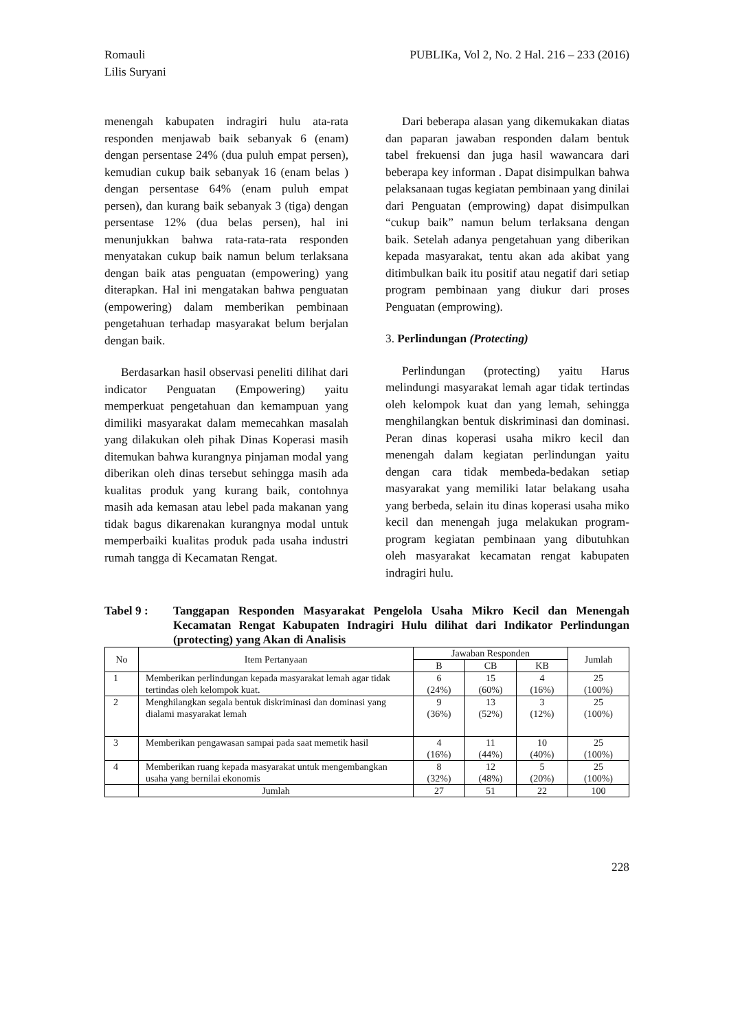Romauli
Lilis Suryani
PUBLIKa, Vol 2, No. 2 Hal. 216 – 233 (2016)
menengah kabupaten indragiri hulu ata-rata responden menjawab baik sebanyak 6 (enam) dengan persentase 24% (dua puluh empat persen), kemudian cukup baik sebanyak 16 (enam belas ) dengan persentase 64% (enam puluh empat persen), dan kurang baik sebanyak 3 (tiga) dengan persentase 12% (dua belas persen), hal ini menunjukkan bahwa rata-rata-rata responden menyatakan cukup baik namun belum terlaksana dengan baik atas penguatan (empowering) yang diterapkan. Hal ini mengatakan bahwa penguatan (empowering) dalam memberikan pembinaan pengetahuan terhadap masyarakat belum berjalan dengan baik.
Berdasarkan hasil observasi peneliti dilihat dari indicator Penguatan (Empowering) yaitu memperkuat pengetahuan dan kemampuan yang dimiliki masyarakat dalam memecahkan masalah yang dilakukan oleh pihak Dinas Koperasi masih ditemukan bahwa kurangnya pinjaman modal yang diberikan oleh dinas tersebut sehingga masih ada kualitas produk yang kurang baik, contohnya masih ada kemasan atau lebel pada makanan yang tidak bagus dikarenakan kurangnya modal untuk memperbaiki kualitas produk pada usaha industri rumah tangga di Kecamatan Rengat.
Dari beberapa alasan yang dikemukakan diatas dan paparan jawaban responden dalam bentuk tabel frekuensi dan juga hasil wawancara dari beberapa key informan . Dapat disimpulkan bahwa pelaksanaan tugas kegiatan pembinaan yang dinilai dari Penguatan (emprowing) dapat disimpulkan “cukup baik” namun belum terlaksana dengan baik. Setelah adanya pengetahuan yang diberikan kepada masyarakat, tentu akan ada akibat yang ditimbulkan baik itu positif atau negatif dari setiap program pembinaan yang diukur dari proses Penguatan (emprowing).
3. Perlindungan (Protecting)
Perlindungan (protecting) yaitu Harus melindungi masyarakat lemah agar tidak tertindas oleh kelompok kuat dan yang lemah, sehingga menghilangkan bentuk diskriminasi dan dominasi. Peran dinas koperasi usaha mikro kecil dan menengah dalam kegiatan perlindungan yaitu dengan cara tidak membeda-bedakan setiap masyarakat yang memiliki latar belakang usaha yang berbeda, selain itu dinas koperasi usaha miko kecil dan menengah juga melakukan program-program kegiatan pembinaan yang dibutuhkan oleh masyarakat kecamatan rengat kabupaten indragiri hulu.
Tabel 9 : Tanggapan Responden Masyarakat Pengelola Usaha Mikro Kecil dan Menengah Kecamatan Rengat Kabupaten Indragiri Hulu dilihat dari Indikator Perlindungan (protecting) yang Akan di Analisis
| No | Item Pertanyaan | Jawaban Responden | | | Jumlah |
| --- | --- | --- | --- | --- | --- |
| | | B | CB | KB | |
| 1 | Memberikan perlindungan kepada masyarakat lemah agar tidak tertindas oleh kelompok kuat. | 6 (24%) | 15 (60%) | 4 (16%) | 25 (100%) |
| 2 | Menghilangkan segala bentuk diskriminasi dan dominasi yang dialami masyarakat lemah | 9 (36%) | 13 (52%) | 3 (12%) | 25 (100%) |
| 3 | Memberikan pengawasan sampai pada saat memetik hasil | 4 (16%) | 11 (44%) | 10 (40%) | 25 (100%) |
| 4 | Memberikan ruang kepada masyarakat untuk mengembangkan usaha yang bernilai ekonomis | 8 (32%) | 12 (48%) | 5 (20%) | 25 (100%) |
| | Jumlah | 27 | 51 | 22 | 100 |
228